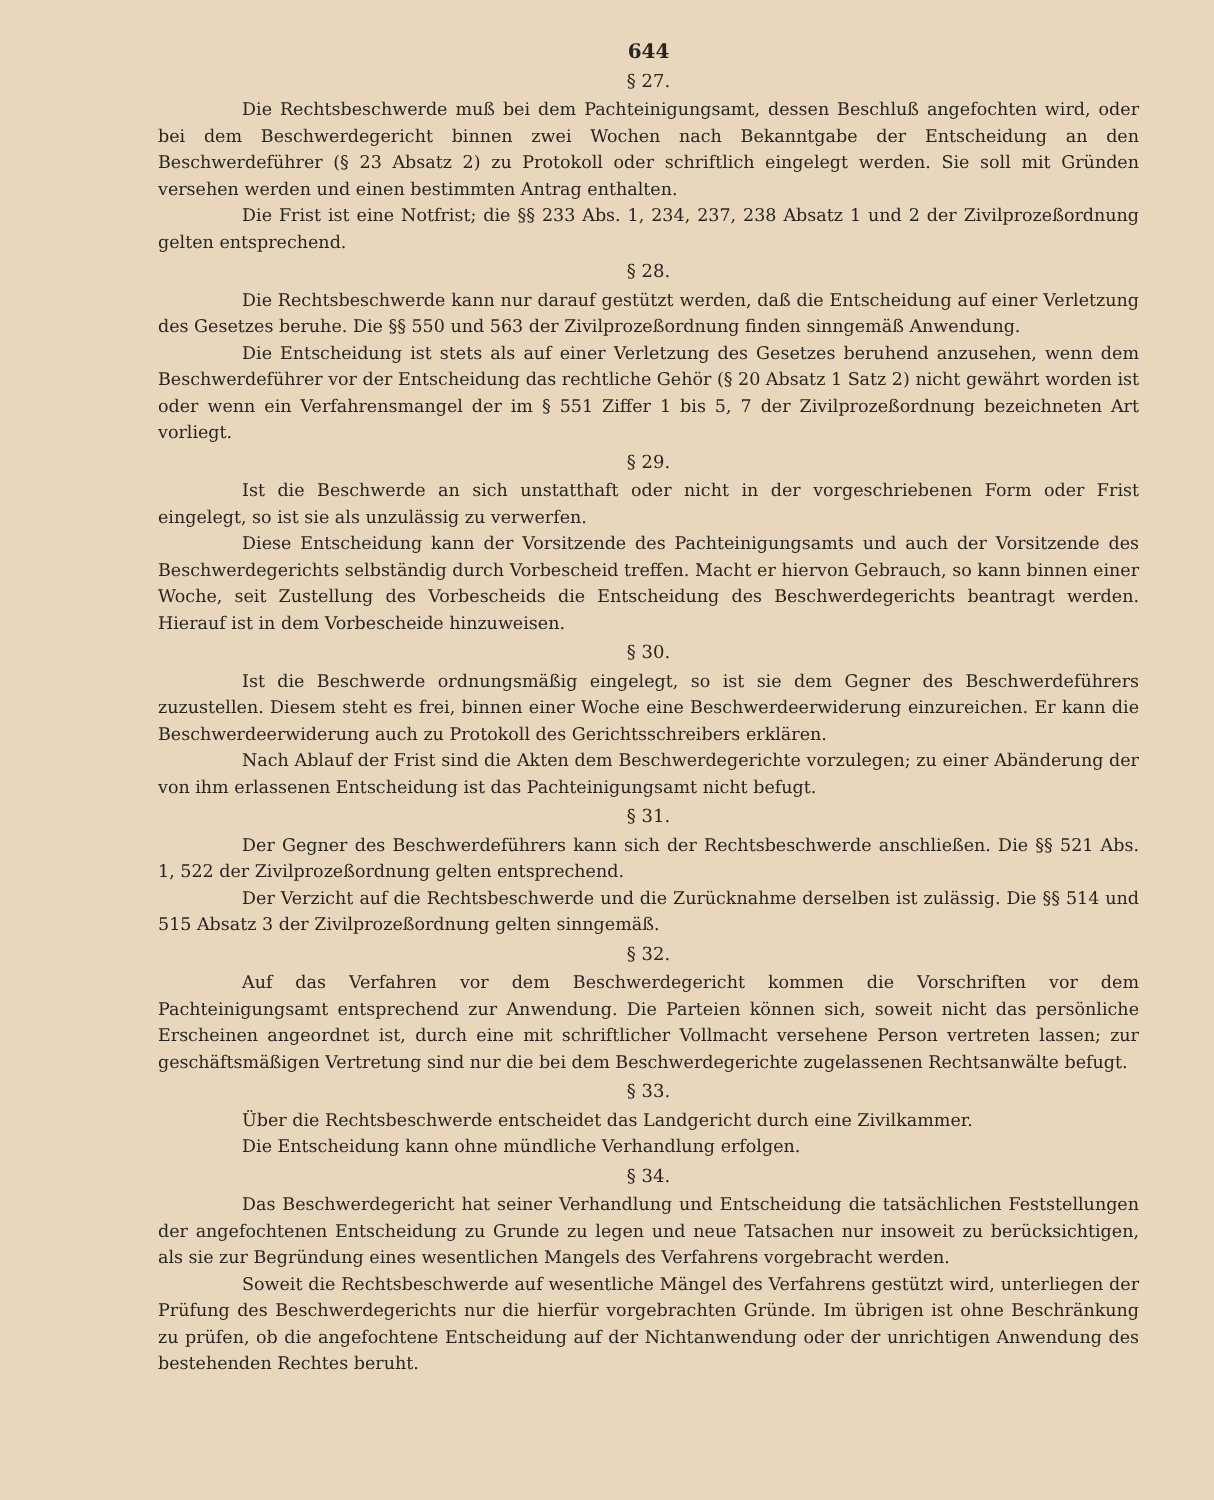644
§ 27.
Die Rechtsbeschwerde muß bei dem Pachteinigungsamt, dessen Beschluß angefochten wird, oder bei dem Beschwerdegericht binnen zwei Wochen nach Bekanntgabe der Entscheidung an den Beschwerdeführer (§ 23 Absatz 2) zu Protokoll oder schriftlich eingelegt werden. Sie soll mit Gründen versehen werden und einen bestimmten Antrag enthalten.
Die Frist ist eine Notfrist; die §§ 233 Abs. 1, 234, 237, 238 Absatz 1 und 2 der Zivilprozeßordnung gelten entsprechend.
§ 28.
Die Rechtsbeschwerde kann nur darauf gestützt werden, daß die Entscheidung auf einer Verletzung des Gesetzes beruhe. Die §§ 550 und 563 der Zivilprozeßordnung finden sinngemäß Anwendung.
Die Entscheidung ist stets als auf einer Verletzung des Gesetzes beruhend anzusehen, wenn dem Beschwerdeführer vor der Entscheidung das rechtliche Gehör (§ 20 Absatz 1 Satz 2) nicht gewährt worden ist oder wenn ein Verfahrensmangel der im § 551 Ziffer 1 bis 5, 7 der Zivilprozeßordnung bezeichneten Art vorliegt.
§ 29.
Ist die Beschwerde an sich unstatthaft oder nicht in der vorgeschriebenen Form oder Frist eingelegt, so ist sie als unzulässig zu verwerfen.
Diese Entscheidung kann der Vorsitzende des Pachteinigungsamts und auch der Vorsitzende des Beschwerdegerichts selbständig durch Vorbescheid treffen. Macht er hiervon Gebrauch, so kann binnen einer Woche, seit Zustellung des Vorbescheids die Entscheidung des Beschwerdegerichts beantragt werden. Hierauf ist in dem Vorbescheide hinzuweisen.
§ 30.
Ist die Beschwerde ordnungsmäßig eingelegt, so ist sie dem Gegner des Beschwerdeführers zuzustellen. Diesem steht es frei, binnen einer Woche eine Beschwerdeerwiderung einzureichen. Er kann die Beschwerdeerwiderung auch zu Protokoll des Gerichtsschreibers erklären.
Nach Ablauf der Frist sind die Akten dem Beschwerdegerichte vorzulegen; zu einer Abänderung der von ihm erlassenen Entscheidung ist das Pachteinigungsamt nicht befugt.
§ 31.
Der Gegner des Beschwerdeführers kann sich der Rechtsbeschwerde anschließen. Die §§ 521 Abs. 1, 522 der Zivilprozeßordnung gelten entsprechend.
Der Verzicht auf die Rechtsbeschwerde und die Zurücknahme derselben ist zulässig. Die §§ 514 und 515 Absatz 3 der Zivilprozeßordnung gelten sinngemäß.
§ 32.
Auf das Verfahren vor dem Beschwerdegericht kommen die Vorschriften vor dem Pachteinigungsamt entsprechend zur Anwendung. Die Parteien können sich, soweit nicht das persönliche Erscheinen angeordnet ist, durch eine mit schriftlicher Vollmacht versehene Person vertreten lassen; zur geschäftsmäßigen Vertretung sind nur die bei dem Beschwerdegerichte zugelassenen Rechtsanwälte befugt.
§ 33.
Über die Rechtsbeschwerde entscheidet das Landgericht durch eine Zivilkammer.
Die Entscheidung kann ohne mündliche Verhandlung erfolgen.
§ 34.
Das Beschwerdegericht hat seiner Verhandlung und Entscheidung die tatsächlichen Feststellungen der angefochtenen Entscheidung zu Grunde zu legen und neue Tatsachen nur insoweit zu berücksichtigen, als sie zur Begründung eines wesentlichen Mangels des Verfahrens vorgebracht werden.
Soweit die Rechtsbeschwerde auf wesentliche Mängel des Verfahrens gestützt wird, unterliegen der Prüfung des Beschwerdegerichts nur die hierfür vorgebrachten Gründe. Im übrigen ist ohne Beschränkung zu prüfen, ob die angefochtene Entscheidung auf der Nichtanwendung oder der unrichtigen Anwendung des bestehenden Rechtes beruht.